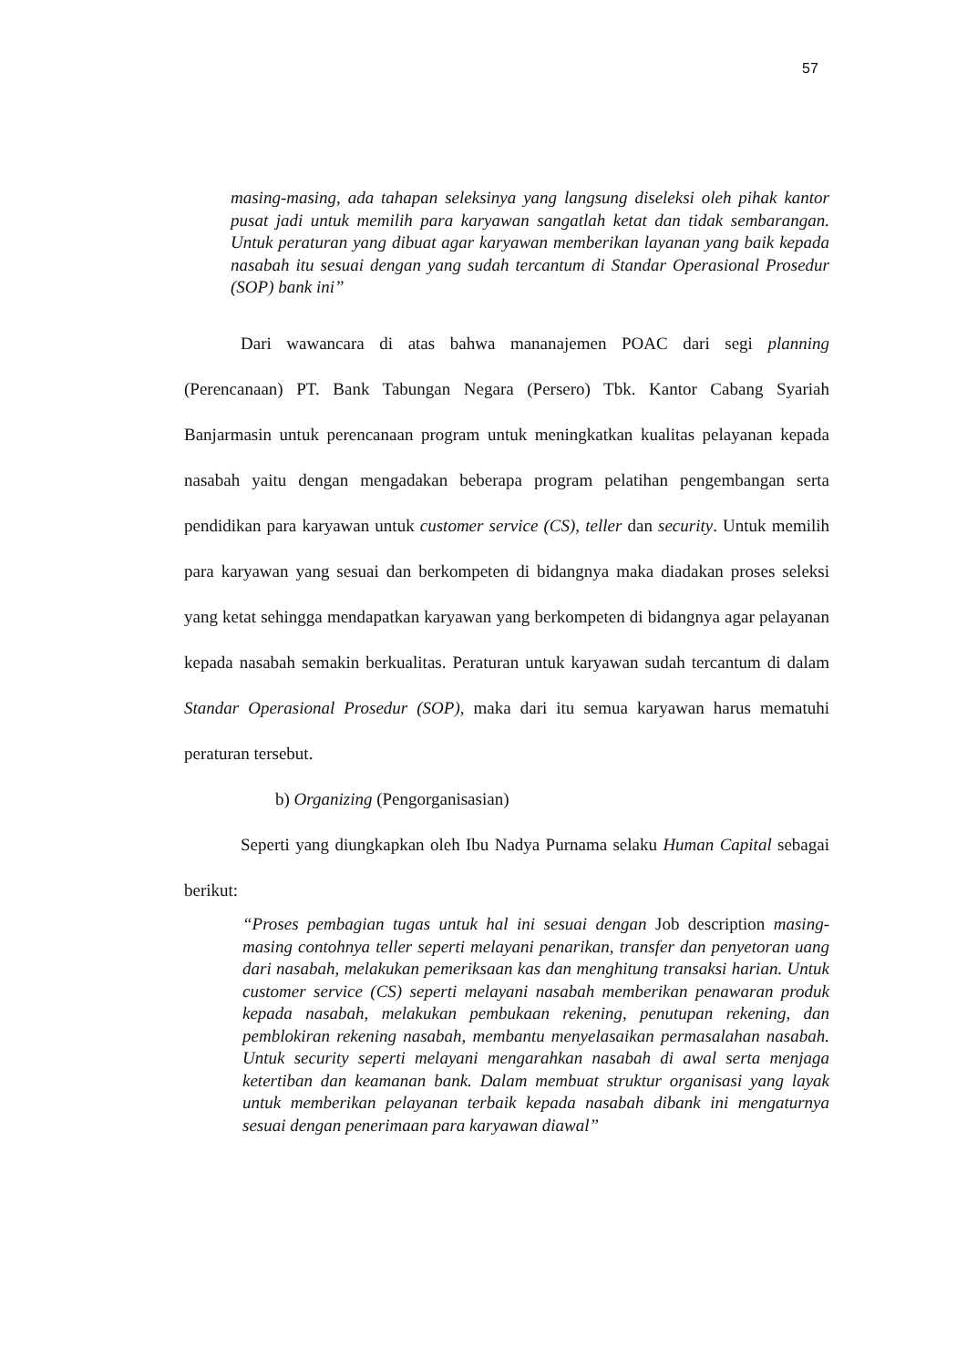57
masing-masing, ada tahapan seleksinya yang langsung diseleksi oleh pihak kantor pusat jadi untuk memilih para karyawan sangatlah ketat dan tidak sembarangan. Untuk peraturan yang dibuat agar karyawan memberikan layanan yang baik kepada nasabah itu sesuai dengan yang sudah tercantum di Standar Operasional Prosedur (SOP) bank ini”
Dari wawancara di atas bahwa mananajemen POAC dari segi planning (Perencanaan) PT. Bank Tabungan Negara (Persero) Tbk. Kantor Cabang Syariah Banjarmasin untuk perencanaan program untuk meningkatkan kualitas pelayanan kepada nasabah yaitu dengan mengadakan beberapa program pelatihan pengembangan serta pendidikan para karyawan untuk customer service (CS), teller dan security. Untuk memilih para karyawan yang sesuai dan berkompeten di bidangnya maka diadakan proses seleksi yang ketat sehingga mendapatkan karyawan yang berkompeten di bidangnya agar pelayanan kepada nasabah semakin berkualitas. Peraturan untuk karyawan sudah tercantum di dalam Standar Operasional Prosedur (SOP), maka dari itu semua karyawan harus mematuhi peraturan tersebut.
b) Organizing (Pengorganisasian)
Seperti yang diungkapkan oleh Ibu Nadya Purnama selaku Human Capital sebagai berikut:
“Proses pembagian tugas untuk hal ini sesuai dengan Job description masing-masing contohnya teller seperti melayani penarikan, transfer dan penyetoran uang dari nasabah, melakukan pemeriksaan kas dan menghitung transaksi harian. Untuk customer service (CS) seperti melayani nasabah memberikan penawaran produk kepada nasabah, melakukan pembukaan rekening, penutupan rekening, dan pemblokiran rekening nasabah, membantu menyelasaikan permasalahan nasabah. Untuk security seperti melayani mengarahkan nasabah di awal serta menjaga ketertiban dan keamanan bank. Dalam membuat struktur organisasi yang layak untuk memberikan pelayanan terbaik kepada nasabah dibank ini mengaturnya sesuai dengan penerimaan para karyawan diawal”